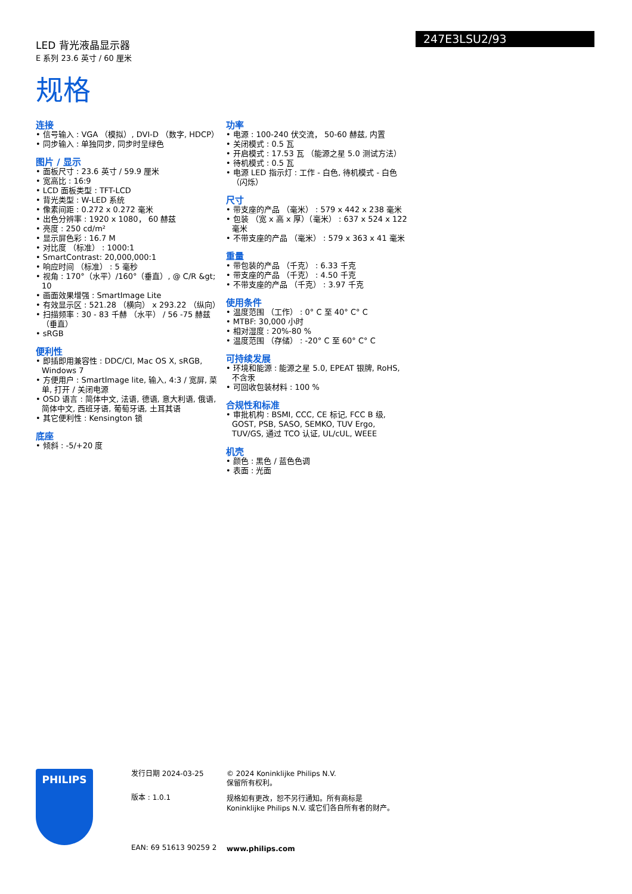LED 背光液晶显示器
E 系列 23.6 英寸 / 60 厘米
规格
247E3LSU2/93
连接
• 信号输入 : VGA （模拟）, DVI-D （数字, HDCP）
• 同步输入 : 单独同步, 同步时呈绿色
图片 / 显示
• 面板尺寸 : 23.6 英寸 / 59.9 厘米
• 宽高比 : 16:9
• LCD 面板类型 : TFT-LCD
• 背光类型 : W-LED 系统
• 像素间距 : 0.272 x 0.272 毫米
• 出色分辨率 : 1920 x 1080， 60 赫兹
• 亮度 : 250 cd/m²
• 显示屏色彩 : 16.7 M
• 对比度 （标准） : 1000:1
• SmartContrast: 20,000,000:1
• 响应时间 （标准） : 5 毫秒
• 视角 : 170°（水平）/160°（垂直）, @ C/R &gt; 10
• 画面效果增强 : SmartImage Lite
• 有效显示区 : 521.28 （横向） x 293.22 （纵向）
• 扫描频率 : 30 - 83 千赫 （水平） / 56 -75 赫兹 （垂直）
• sRGB
便利性
• 即插即用兼容性 : DDC/CI, Mac OS X, sRGB, Windows 7
• 方便用户 : SmartImage lite, 输入, 4:3 / 宽屏, 菜单, 打开 / 关闭电源
• OSD 语言 : 简体中文, 法语, 德语, 意大利语, 俄语, 简体中文, 西班牙语, 葡萄牙语, 土耳其语
• 其它便利性 : Kensington 锁
底座
• 倾斜 : -5/+20 度
功率
• 电源 : 100-240 伏交流， 50-60 赫兹, 内置
• 关闭模式 : 0.5 瓦
• 开启模式 : 17.53 瓦 （能源之星 5.0 测试方法）
• 待机模式 : 0.5 瓦
• 电源 LED 指示灯 : 工作 - 白色, 待机模式 - 白色 （闪烁）
尺寸
• 带支座的产品 （毫米） : 579 x 442 x 238 毫米
• 包装 （宽 x 高 x 厚）（毫米） : 637 x 524 x 122 毫米
• 不带支座的产品 （毫米） : 579 x 363 x 41 毫米
重量
• 带包装的产品 （千克） : 6.33 千克
• 带支座的产品 （千克） : 4.50 千克
• 不带支座的产品 （千克） : 3.97 千克
使用条件
• 温度范围 （工作） : 0° C 至 40° C° C
• MTBF: 30,000 小时
• 相对湿度 : 20%-80 %
• 温度范围 （存储） : -20° C 至 60° C° C
可持续发展
• 环境和能源 : 能源之星 5.0, EPEAT 银牌, RoHS, 不含汞
• 可回收包装材料 : 100 %
合规性和标准
• 审批机构 : BSMI, CCC, CE 标记, FCC B 级, GOST, PSB, SASO, SEMKO, TUV Ergo, TUV/GS, 通过 TCO 认证, UL/cUL, WEEE
机壳
• 颜色 : 黑色 / 蓝色色调
• 表面 : 光面
PHILIPS
发行日期 2024-03-25
版本 : 1.0.1
EAN: 69 51613 90259 2
© 2024 Koninklijke Philips N.V.
保留所有权利。
规格如有更改，恕不另行通知。所有商标是
Koninklijke Philips N.V. 或它们各自所有者的财产。
www.philips.com